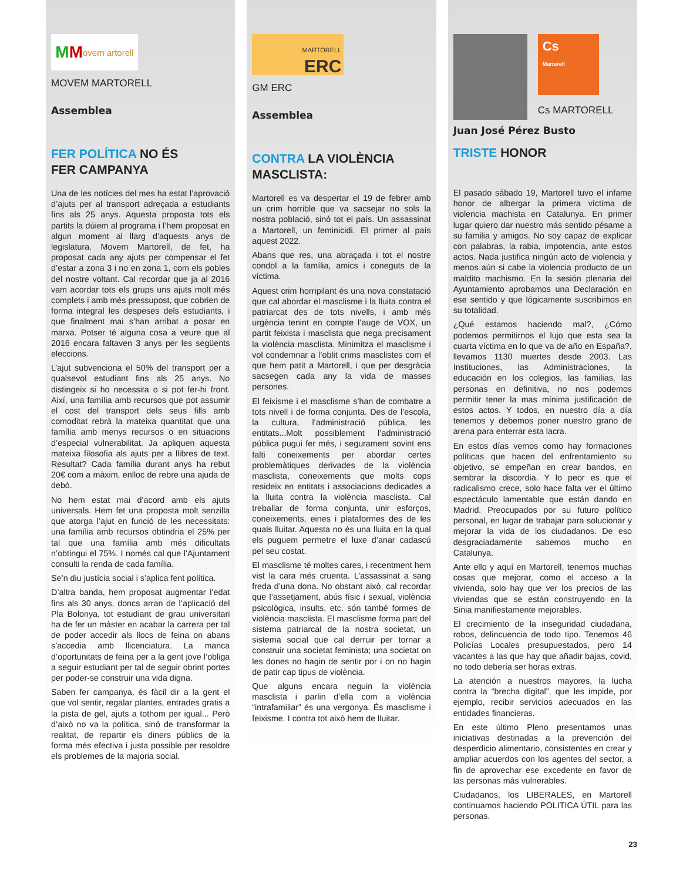M M ovem artorell
MOVEM MARTORELL
Assemblea
FER POLÍTICA NO ÉS
FER CAMPANYA
Una de les notícies del mes ha estat l’aprovació d’ajuts per al transport adreçada a estudiants fins als 25 anys. Aquesta proposta tots els partits la dúiem al programa i l’hem proposat en algun moment al llarg d’aquests anys de legislatura. Movem Martorell, de fet, ha proposat cada any ajuts per compensar el fet d’estar a zona 3 i no en zona 1, com els pobles del nostre voltant. Cal recordar que ja al 2016 vam acordar tots els grups uns ajuts molt més complets i amb més pressupost, que cobrien de forma integral les despeses dels estudiants, i que finalment mai s’han arribat a posar en marxa. Potser té alguna cosa a veure que al 2016 encara faltaven 3 anys per les següents eleccions.
L’ajut subvenciona el 50% del transport per a qualsevol estudiant fins als 25 anys. No distingeix si ho necessita o si pot fer-hi front. Així, una família amb recursos que pot assumir el cost del transport dels seus fills amb comoditat rebrà la mateixa quantitat que una família amb menys recursos o en situacions d’especial vulnerabilitat. Ja apliquen aquesta mateixa filosofia als ajuts per a llibres de text. Resultat? Cada família durant anys ha rebut 20€ com a màxim, enlloc de rebre una ajuda de debò.
No hem estat mai d’acord amb els ajuts universals. Hem fet una proposta molt senzilla que atorga l’ajut en funció de les necessitats: una família amb recursos obtindria el 25% per tal que una família amb més dificultats n’obtingui el 75%. I només cal que l’Ajuntament consulti la renda de cada família.
Se’n diu justícia social i s’aplica fent política.
D’altra banda, hem proposat augmentar l’edat fins als 30 anys, doncs arran de l’aplicació del Pla Bolonya, tot estudiant de grau universitari ha de fer un màster en acabar la carrera per tal de poder accedir als llocs de feina on abans s’accedia amb llicenciatura. La manca d’oportunitats de feina per a la gent jove l’obliga a seguir estudiant per tal de seguir obrint portes per poder-se construir una vida digna.
Saben fer campanya, és fàcil dir a la gent el que vol sentir, regalar plantes, entrades gratis a la pista de gel, ajuts a tothom per igual... Però d’això no va la política, sinó de transformar la realitat, de repartir els diners públics de la forma més efectiva i justa possible per resoldre els problemes de la majoria social.
MARTORELL
ERC
GM ERC
Assemblea
CONTRA LA VIOLÈNCIA
MASCLISTA:
Martorell es va despertar el 19 de febrer amb un crim horrible que va sacsejar no sols la nostra població, sinó tot el país. Un assassinat a Martorell, un feminicidi. El primer al país aquest 2022.
Abans que res, una abraçada i tot el nostre condol a la família, amics i coneguts de la víctima.
Aquest crim horripilant és una nova constatació que cal abordar el masclisme i la lluita contra el patriarcat des de tots nivells, i amb més urgència tenint en compte l’auge de VOX, un partit feixista i masclista que nega precisament la violència masclista. Minimitza el masclisme i vol condemnar a l’oblit crims masclistes com el que hem patit a Martorell, i que per desgràcia sacsegen cada any la vida de masses persones.
El feixisme i el masclisme s’han de combatre a tots nivell i de forma conjunta. Des de l’escola, la cultura, l’administració pública, les entitats...Molt possiblement l’administració pública pugui fer més, i segurament sovint ens falti coneixements per abordar certes problemàtiques derivades de la violència masclista, coneixements que molts cops resideix en entitats i associacions dedicades a la lluita contra la violència masclista. Cal treballar de forma conjunta, unir esforços, coneixements, eines i plataformes des de les quals lluitar. Aquesta no és una lluita en la qual els puguem permetre el luxe d’anar cadascú pel seu costat.
El masclisme té moltes cares, i recentment hem vist la cara més cruenta. L’assassinat a sang freda d’una dona. No obstant això, cal recordar que l’assetjament, abús físic i sexual, violència psicològica, insults, etc. són també formes de violència masclista. El masclisme forma part del sistema patriarcal de la nostra societat, un sistema social que cal derruir per tornar a construir una societat feminista; una societat on les dones no hagin de sentir por i on no hagin de patir cap tipus de violència.
Que alguns encara neguin la violència masclista i parlin d’ella com a violència “intrafamiliar” és una vergonya. És masclisme i feixisme. I contra tot això hem de lluitar.
Cs
Martorell
Cs MARTORELL
Juan José Pérez Busto
TRISTE HONOR
El pasado sábado 19, Martorell tuvo el infame honor de albergar la primera víctima de violencia machista en Catalunya. En primer lugar quiero dar nuestro más sentido pésame a su familia y amigos. No soy capaz de explicar con palabras, la rabia, impotencia, ante estos actos. Nada justifica ningún acto de violencia y menos aún si cabe la violencia producto de un maldito machismo. En la sesión plenaria del Ayuntamiento aprobamos una Declaración en ese sentido y que lógicamente suscribimos en su totalidad.
¿Qué estamos haciendo mal?, ¿Cómo podemos permitirnos el lujo que esta sea la cuarta víctima en lo que va de año en España?, llevamos 1130 muertes desde 2003. Las Instituciones, las Administraciones, la educación en los colegios, las familias, las personas en definitiva, no nos podemos permitir tener la mas mínima justificación de estos actos. Y todos, en nuestro día a día tenemos y debemos poner nuestro grano de arena para enterrar esta lacra.
En estos días vemos como hay formaciones políticas que hacen del enfrentamiento su objetivo, se empeñan en crear bandos, en sembrar la discordia. Y lo peor es que el radicalismo crece, solo hace falta ver el último espectáculo lamentable que están dando en Madrid. Preocupados por su futuro político personal, en lugar de trabajar para solucionar y mejorar la vida de los ciudadanos. De eso desgraciadamente sabemos mucho en Catalunya.
Ante ello y aquí en Martorell, tenemos muchas cosas que mejorar, como el acceso a la vivienda, solo hay que ver los precios de las viviendas que se están construyendo en la Sinia manifiestamente mejorables.
El crecimiento de la inseguridad ciudadana, robos, delincuencia de todo tipo. Tenemos 46 Policías Locales presupuestados, pero 14 vacantes a las que hay que añadir bajas, covid, no todo debería ser horas extras.
La atención a nuestros mayores, la lucha contra la “brecha digital”, que les impide, por ejemplo, recibir servicios adecuados en las entidades financieras.
En este último Pleno presentamos unas iniciativas destinadas a la prevención del desperdicio alimentario, consistentes en crear y ampliar acuerdos con los agentes del sector, a fin de aprovechar ese excedente en favor de las personas más vulnerables.
Ciudadanos, los LIBERALES, en Martorell continuamos haciendo POLITICA ÚTIL para las personas.
23